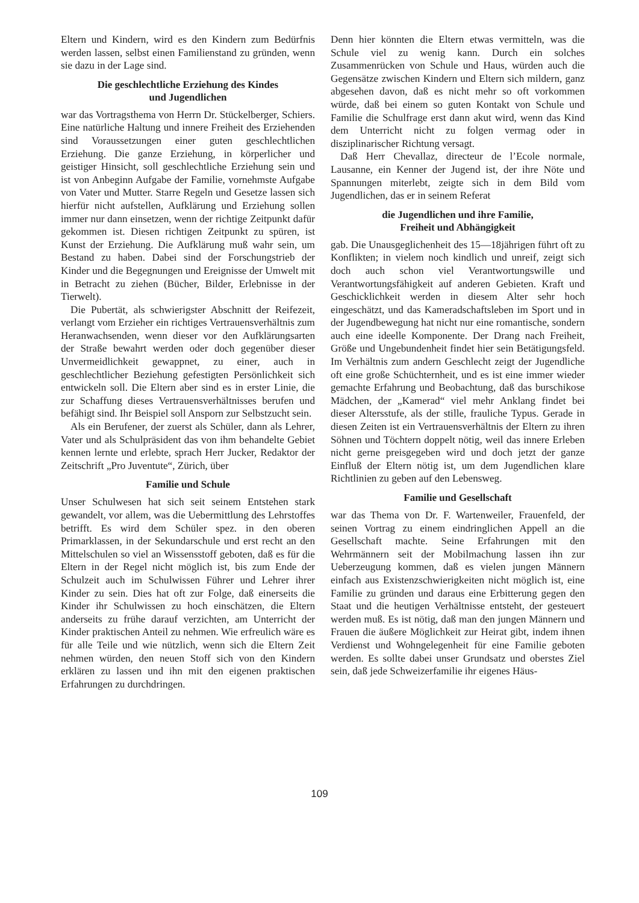Eltern und Kindern, wird es den Kindern zum Bedürfnis werden lassen, selbst einen Familienstand zu gründen, wenn sie dazu in der Lage sind.
Die geschlechtliche Erziehung des Kindes
und Jugendlichen
war das Vortragsthema von Herrn Dr. Stückelberger, Schiers. Eine natürliche Haltung und innere Freiheit des Erziehenden sind Voraussetzungen einer guten geschlechtlichen Erziehung. Die ganze Erziehung, in körperlicher und geistiger Hinsicht, soll geschlechtliche Erziehung sein und ist von Anbeginn Aufgabe der Familie, vornehmste Aufgabe von Vater und Mutter. Starre Regeln und Gesetze lassen sich hierfür nicht aufstellen, Aufklärung und Erziehung sollen immer nur dann einsetzen, wenn der richtige Zeitpunkt dafür gekommen ist. Diesen richtigen Zeitpunkt zu spüren, ist Kunst der Erziehung. Die Aufklärung muß wahr sein, um Bestand zu haben. Dabei sind der Forschungstrieb der Kinder und die Begegnungen und Ereignisse der Umwelt mit in Betracht zu ziehen (Bücher, Bilder, Erlebnisse in der Tierwelt).
Die Pubertät, als schwierigster Abschnitt der Reifezeit, verlangt vom Erzieher ein richtiges Vertrauensverhältnis zum Heranwachsenden, wenn dieser vor den Aufklärungsarten der Straße bewahrt werden oder doch gegenüber dieser Unvermeidlichkeit gewappnet, zu einer, auch in geschlechtlicher Beziehung gefestigten Persönlichkeit sich entwickeln soll. Die Eltern aber sind es in erster Linie, die zur Schaffung dieses Vertrauensverhältnisses berufen und befähigt sind. Ihr Beispiel soll Ansporn zur Selbstzucht sein.
Als ein Berufener, der zuerst als Schüler, dann als Lehrer, Vater und als Schulpräsident das von ihm behandelte Gebiet kennen lernte und erlebte, sprach Herr Jucker, Redaktor der Zeitschrift „Pro Juventute“, Zürich, über
Familie und Schule
Unser Schulwesen hat sich seit seinem Entstehen stark gewandelt, vor allem, was die Uebermittlung des Lehrstoffes betrifft. Es wird dem Schüler spez. in den oberen Primarklassen, in der Sekundarschule und erst recht an den Mittelschulen so viel an Wissensstoff geboten, daß es für die Eltern in der Regel nicht möglich ist, bis zum Ende der Schulzeit auch im Schulwissen Führer und Lehrer ihrer Kinder zu sein. Dies hat oft zur Folge, daß einerseits die Kinder ihr Schulwissen zu hoch einschätzen, die Eltern anderseits zu frühe darauf verzichten, am Unterricht der Kinder praktischen Anteil zu nehmen. Wie erfreulich wäre es für alle Teile und wie nützlich, wenn sich die Eltern Zeit nehmen würden, den neuen Stoff sich von den Kindern erklären zu lassen und ihn mit den eigenen praktischen Erfahrungen zu durchdringen.
Denn hier könnten die Eltern etwas vermitteln, was die Schule viel zu wenig kann. Durch ein solches Zusammenrücken von Schule und Haus, würden auch die Gegensätze zwischen Kindern und Eltern sich mildern, ganz abgesehen davon, daß es nicht mehr so oft vorkommen würde, daß bei einem so guten Kontakt von Schule und Familie die Schulfrage erst dann akut wird, wenn das Kind dem Unterricht nicht zu folgen vermag oder in disziplinarischer Richtung versagt.
Daß Herr Chevallaz, directeur de l’Ecole normale, Lausanne, ein Kenner der Jugend ist, der ihre Nöte und Spannungen miterlebt, zeigte sich in dem Bild vom Jugendlichen, das er in seinem Referat
die Jugendlichen und ihre Familie,
Freiheit und Abhängigkeit
gab. Die Unausgeglichenheit des 15—18jährigen führt oft zu Konflikten; in vielem noch kindlich und unreif, zeigt sich doch auch schon viel Verantwortungswille und Verantwortungsfähigkeit auf anderen Gebieten. Kraft und Geschicklichkeit werden in diesem Alter sehr hoch eingeschätzt, und das Kameradschaftsleben im Sport und in der Jugendbewegung hat nicht nur eine romantische, sondern auch eine ideelle Komponente. Der Drang nach Freiheit, Größe und Ungebundenheit findet hier sein Betätigungsfeld. Im Verhältnis zum andern Geschlecht zeigt der Jugendliche oft eine große Schüchternheit, und es ist eine immer wieder gemachte Erfahrung und Beobachtung, daß das burschikose Mädchen, der „Kamerad“ viel mehr Anklang findet bei dieser Altersstufe, als der stille, frauliche Typus. Gerade in diesen Zeiten ist ein Vertrauensverhältnis der Eltern zu ihren Söhnen und Töchtern doppelt nötig, weil das innere Erleben nicht gerne preisgegeben wird und doch jetzt der ganze Einfluß der Eltern nötig ist, um dem Jugendlichen klare Richtlinien zu geben auf den Lebensweg.
Familie und Gesellschaft
war das Thema von Dr. F. Wartenweiler, Frauenfeld, der seinen Vortrag zu einem eindringlichen Appell an die Gesellschaft machte. Seine Erfahrungen mit den Wehrmännern seit der Mobilmachung lassen ihn zur Ueberzeugung kommen, daß es vielen jungen Männern einfach aus Existenzschwierigkeiten nicht möglich ist, eine Familie zu gründen und daraus eine Erbitterung gegen den Staat und die heutigen Verhältnisse entsteht, der gesteuert werden muß. Es ist nötig, daß man den jungen Männern und Frauen die äußere Möglichkeit zur Heirat gibt, indem ihnen Verdienst und Wohngelegenheit für eine Familie geboten werden. Es sollte dabei unser Grundsatz und oberstes Ziel sein, daß jede Schweizerfamilie ihr eigenes Häus-
109